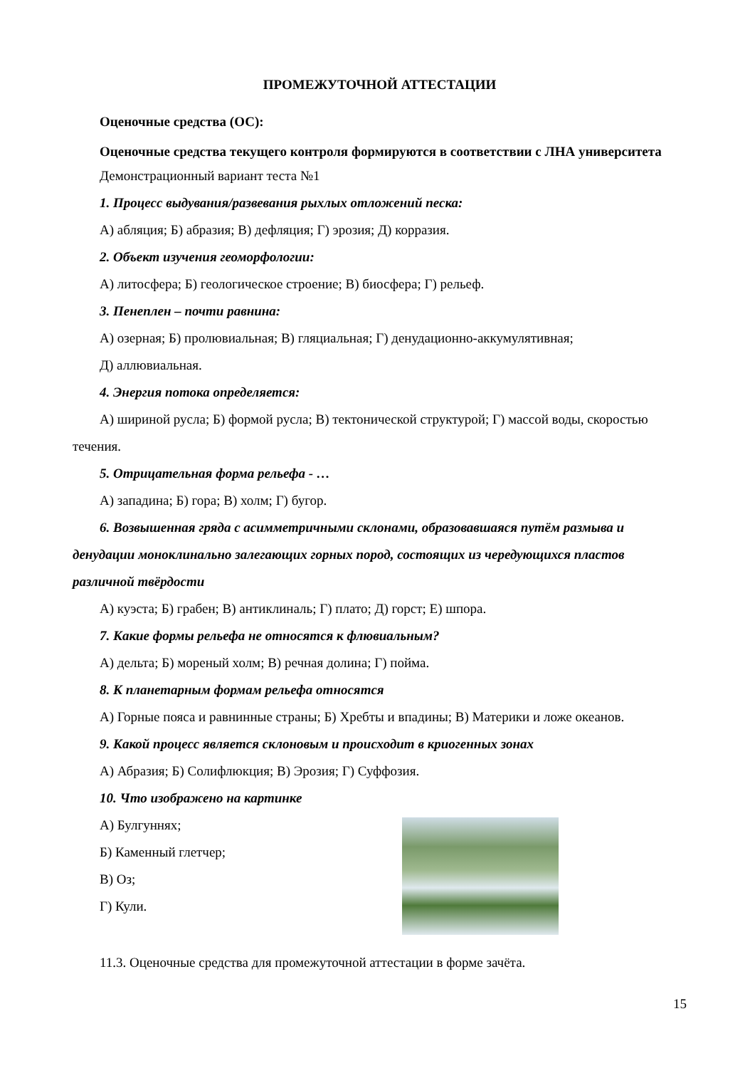ПРОМЕЖУТОЧНОЙ АТТЕСТАЦИИ
Оценочные средства (ОС):
Оценочные средства текущего контроля формируются в соответствии с ЛНА университета
Демонстрационный вариант теста №1
1. Процесс выдувания/развевания рыхлых отложений песка:
А) абляция; Б) абразия; В) дефляция; Г) эрозия; Д) корразия.
2. Объект изучения геоморфологии:
А) литосфера; Б) геологическое строение; В) биосфера; Г) рельеф.
3. Пенеплен – почти равнина:
А) озерная; Б) пролювиальная; В) гляциальная; Г) денудационно-аккумулятивная;
Д) аллювиальная.
4. Энергия потока определяется:
А) шириной русла; Б) формой русла; В) тектонической структурой; Г) массой воды, скоростью течения.
5. Отрицательная форма рельефа - …
А) западина; Б) гора; В) холм; Г) бугор.
6. Возвышенная гряда с асимметричными склонами, образовавшаяся путём размыва и денудации моноклинально залегающих горных пород, состоящих из чередующихся пластов различной твёрдости
А) куэста; Б) грабен; В) антиклиналь; Г) плато; Д) горст; Е) шпора.
7. Какие формы рельефа не относятся к флювиальным?
А) дельта; Б) мореный холм; В) речная долина; Г) пойма.
8. К планетарным формам рельефа относятся
А) Горные пояса и равнинные страны; Б) Хребты и впадины; В) Материки и ложе океанов.
9. Какой процесс является склоновым и происходит в криогенных зонах
А) Абразия; Б) Солифлюкция; В) Эрозия; Г) Суффозия.
10. Что изображено на картинке
А) Булгуннях;
Б) Каменный глетчер;
В) Оз;
Г) Кули.
11.3. Оценочные средства для промежуточной аттестации в форме зачёта.
15